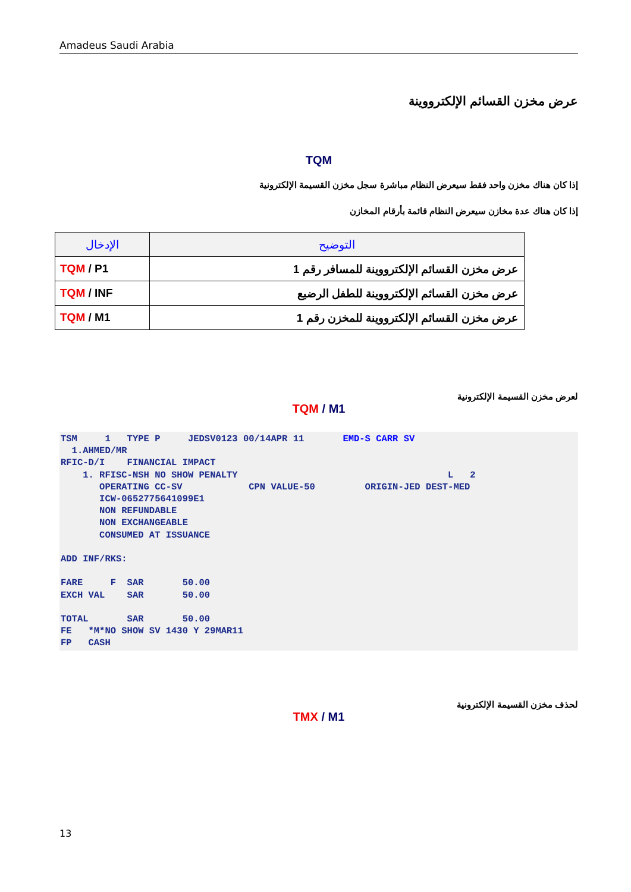Amadeus Saudi Arabia
عرض مخزن القسائم الإلكترووينة
TQM
إذا كان هناك مخزن واحد فقط سيعرض النظام مباشرة سجل مخزن القسيمة الإلكترونية
إذا كان هناك عدة مخازن سيعرض النظام قائمة بأرقام المخازن
| الإدخال | التوضيح |
| --- | --- |
| TQM / P1 | عرض مخزن القسائم الإلكترووينة للمسافر رقم 1 |
| TQM / INF | عرض مخزن القسائم الإلكترووينة للطفل الرضيع |
| TQM / M1 | عرض مخزن القسائم الإلكترووينة للمخزن رقم 1 |
لعرض مخزن القسيمة الإلكترونية
TQM / M1
TSM     1   TYPE P     JEDSV0123 00/14APR 11       EMD-S CARR SV
  1.AHMED/MR
RFIC-D/I    FINANCIAL IMPACT
    1. RFISC-NSH NO SHOW PENALTY                                      L   2
       OPERATING CC-SV            CPN VALUE-50         ORIGIN-JED DEST-MED
       ICW-0652775641099E1
       NON REFUNDABLE
       NON EXCHANGEABLE
       CONSUMED AT ISSUANCE

ADD INF/RKS:

FARE     F  SAR       50.00
EXCH VAL    SAR       50.00

TOTAL       SAR       50.00
FE   *M*NO SHOW SV 1430 Y 29MAR11
FP   CASH
لحذف مخزن القسيمة الإلكترونية
TMX / M1
13